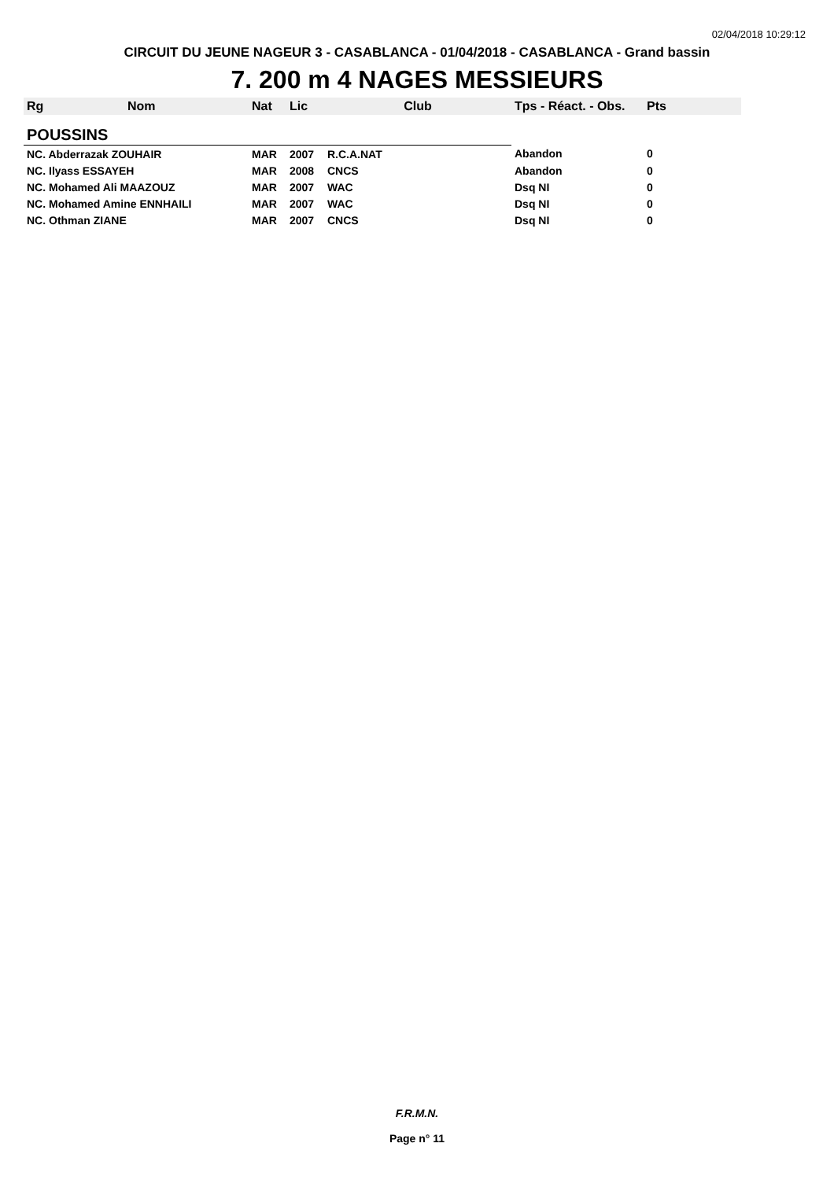02/04/2018 10:29:12
CIRCUIT DU JEUNE NAGEUR 3 - CASABLANCA - 01/04/2018 - CASABLANCA - Grand bassin
7. 200 m 4 NAGES MESSIEURS
| Rg | Nom | Nat | Lic | Club | Tps - Réact. - Obs. | Pts |
| --- | --- | --- | --- | --- | --- | --- |
| POUSSINS | | | | | | |
| NC. Abderrazak ZOUHAIR | | MAR | 2007 | R.C.A.NAT | Abandon | 0 |
| NC. Ilyass ESSAYEH | | MAR | 2008 | CNCS | Abandon | 0 |
| NC. Mohamed Ali MAAZOUZ | | MAR | 2007 | WAC | Dsq NI | 0 |
| NC. Mohamed Amine ENNHAILI | | MAR | 2007 | WAC | Dsq NI | 0 |
| NC. Othman ZIANE | | MAR | 2007 | CNCS | Dsq NI | 0 |
F.R.M.N.
Page n° 11